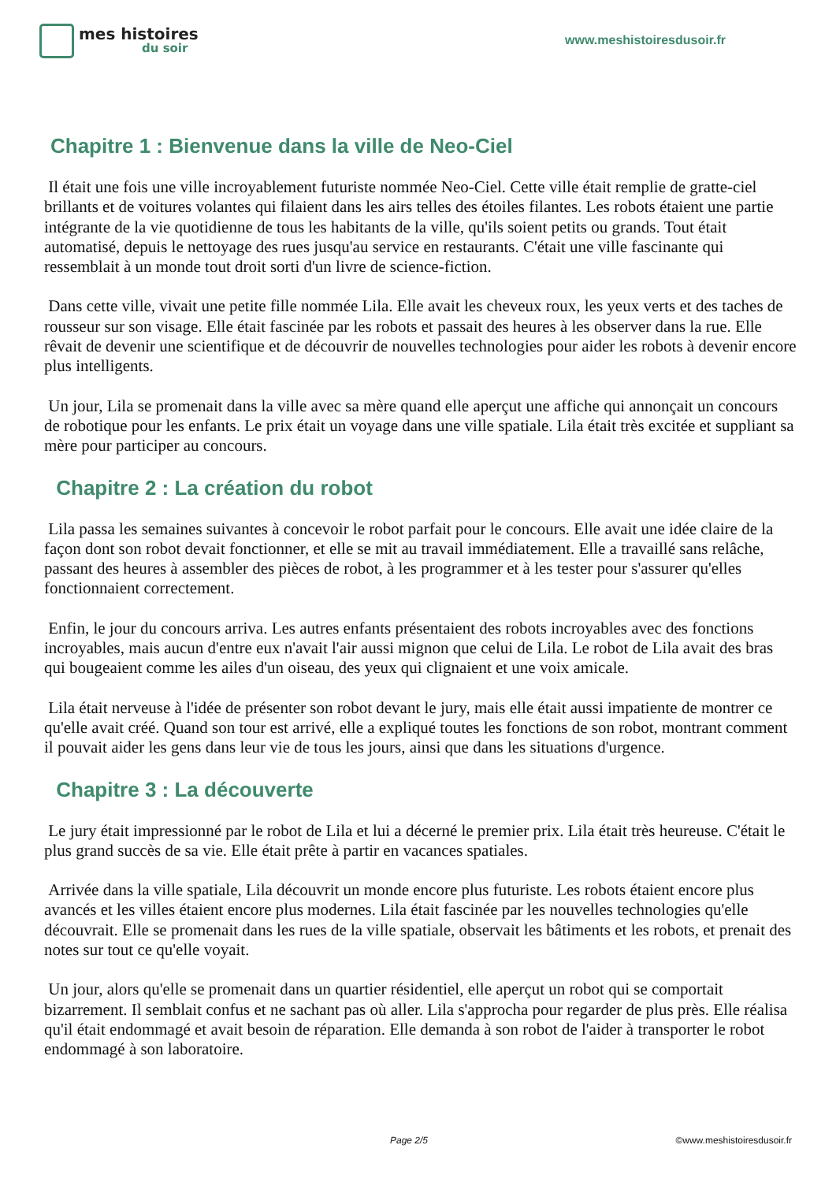mes histoires
du soir
www.meshistoiresdusoir.fr
Chapitre 1 : Bienvenue dans la ville de Neo-Ciel
Il était une fois une ville incroyablement futuriste nommée Neo-Ciel. Cette ville était remplie de gratte-ciel brillants et de voitures volantes qui filaient dans les airs telles des étoiles filantes. Les robots étaient une partie intégrante de la vie quotidienne de tous les habitants de la ville, qu'ils soient petits ou grands. Tout était automatisé, depuis le nettoyage des rues jusqu'au service en restaurants. C'était une ville fascinante qui ressemblait à un monde tout droit sorti d'un livre de science-fiction.
Dans cette ville, vivait une petite fille nommée Lila. Elle avait les cheveux roux, les yeux verts et des taches de rousseur sur son visage. Elle était fascinée par les robots et passait des heures à les observer dans la rue. Elle rêvait de devenir une scientifique et de découvrir de nouvelles technologies pour aider les robots à devenir encore plus intelligents.
Un jour, Lila se promenait dans la ville avec sa mère quand elle aperçut une affiche qui annonçait un concours de robotique pour les enfants. Le prix était un voyage dans une ville spatiale. Lila était très excitée et suppliant sa mère pour participer au concours.
Chapitre 2 : La création du robot
Lila passa les semaines suivantes à concevoir le robot parfait pour le concours. Elle avait une idée claire de la façon dont son robot devait fonctionner, et elle se mit au travail immédiatement. Elle a travaillé sans relâche, passant des heures à assembler des pièces de robot, à les programmer et à les tester pour s'assurer qu'elles fonctionnaient correctement.
Enfin, le jour du concours arriva. Les autres enfants présentaient des robots incroyables avec des fonctions incroyables, mais aucun d'entre eux n'avait l'air aussi mignon que celui de Lila. Le robot de Lila avait des bras qui bougeaient comme les ailes d'un oiseau, des yeux qui clignaient et une voix amicale.
Lila était nerveuse à l'idée de présenter son robot devant le jury, mais elle était aussi impatiente de montrer ce qu'elle avait créé. Quand son tour est arrivé, elle a expliqué toutes les fonctions de son robot, montrant comment il pouvait aider les gens dans leur vie de tous les jours, ainsi que dans les situations d'urgence.
Chapitre 3 : La découverte
Le jury était impressionné par le robot de Lila et lui a décerné le premier prix. Lila était très heureuse. C'était le plus grand succès de sa vie. Elle était prête à partir en vacances spatiales.
Arrivée dans la ville spatiale, Lila découvrit un monde encore plus futuriste. Les robots étaient encore plus avancés et les villes étaient encore plus modernes. Lila était fascinée par les nouvelles technologies qu'elle découvrait. Elle se promenait dans les rues de la ville spatiale, observait les bâtiments et les robots, et prenait des notes sur tout ce qu'elle voyait.
Un jour, alors qu'elle se promenait dans un quartier résidentiel, elle aperçut un robot qui se comportait bizarrement. Il semblait confus et ne sachant pas où aller. Lila s'approcha pour regarder de plus près. Elle réalisa qu'il était endommagé et avait besoin de réparation. Elle demanda à son robot de l'aider à transporter le robot endommagé à son laboratoire.
Page 2/5 ©www.meshistoiresdusoir.fr